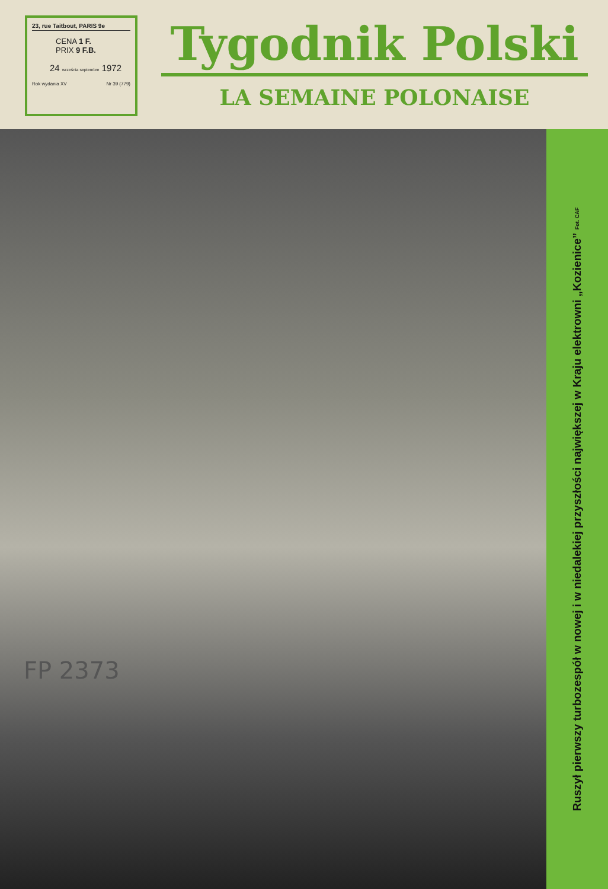23, rue Taitbout, PARIS 9e
CENA 1 F.
PRIX 9 F.B.
24 września septembre 1972
Rok wydania XV Nr 39 (779)
Tygodnik Polski
LA SEMAINE POLONAISE
FP 2373
Ruszył pierwszy turbozespół w nowej i w niedalekiej przyszłości największej w Kraju elektrowni „Kozienice” Fot. CAF